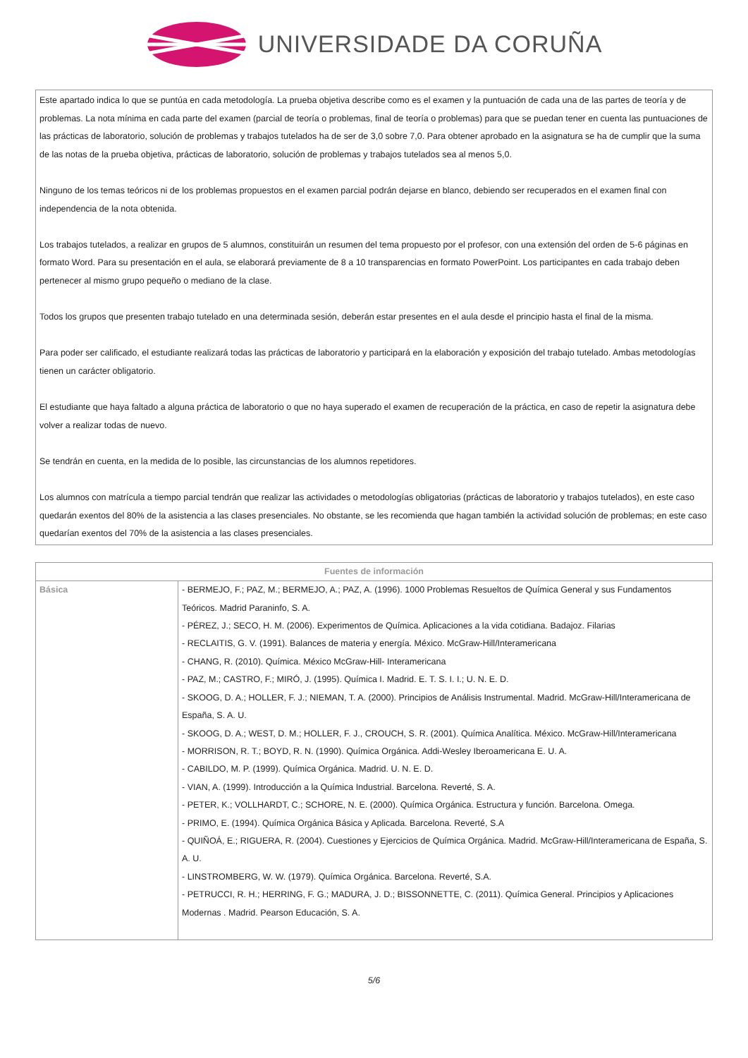UNIVERSIDADE DA CORUÑA
Este apartado indica lo que se puntúa en cada metodología. La prueba objetiva describe como es el examen y la puntuación de cada una de las partes de teoría y de problemas. La nota mínima en cada parte del examen (parcial de teoría o problemas, final de teoría o problemas) para que se puedan tener en cuenta las puntuaciones de las prácticas de laboratorio, solución de problemas y trabajos tutelados ha de ser de 3,0 sobre 7,0. Para obtener aprobado en la asignatura se ha de cumplir que la suma de las notas de la prueba objetiva, prácticas de laboratorio, solución de problemas y trabajos tutelados sea al menos 5,0.
Ninguno de los temas teóricos ni de los problemas propuestos en el examen parcial podrán dejarse en blanco, debiendo ser recuperados en el examen final con independencia de la nota obtenida.
Los trabajos tutelados, a realizar en grupos de 5 alumnos, constituirán un resumen del tema propuesto por el profesor, con una extensión del orden de 5-6 páginas en formato Word. Para su presentación en el aula, se elaborará previamente de 8 a 10 transparencias en formato PowerPoint. Los participantes en cada trabajo deben pertenecer al mismo grupo pequeño o mediano de la clase.
Todos los grupos que presenten trabajo tutelado en una determinada sesión, deberán estar presentes en el aula desde el principio hasta el final de la misma.
Para poder ser calificado, el estudiante realizará todas las prácticas de laboratorio y participará en la elaboración y exposición del trabajo tutelado. Ambas metodologías tienen un carácter obligatorio.
El estudiante que haya faltado a alguna práctica de laboratorio o que no haya superado el examen de recuperación de la práctica, en caso de repetir la asignatura debe volver a realizar todas de nuevo.
Se tendrán en cuenta, en la medida de lo posible, las circunstancias de los alumnos repetidores.
Los alumnos con matrícula a tiempo parcial tendrán que realizar las actividades o metodologías obligatorias (prácticas de laboratorio y trabajos tutelados), en este caso quedarán exentos del 80% de la asistencia a las clases presenciales. No obstante, se les recomienda que hagan también la actividad solución de problemas; en este caso quedarían exentos del 70% de la asistencia a las clases presenciales.
| Fuentes de información | |
| --- | --- |
| Básica | - BERMEJO, F.; PAZ, M.; BERMEJO, A.; PAZ, A. (1996). 1000 Problemas Resueltos de Química General y sus Fundamentos Teóricos. Madrid Paraninfo, S. A. - PÉREZ, J.; SECO, H. M. (2006). Experimentos de Química. Aplicaciones a la vida cotidiana. Badajoz. Filarias - RECLAITIS, G. V. (1991). Balances de materia y energía. México. McGraw-Hill/Interamericana - CHANG, R. (2010). Química. México McGraw-Hill- Interamericana - PAZ, M.; CASTRO, F.; MIRÓ, J. (1995). Química I. Madrid. E. T. S. I. I.; U. N. E. D. - SKOOG, D. A.; HOLLER, F. J.; NIEMAN, T. A. (2000). Principios de Análisis Instrumental. Madrid. McGraw-Hill/Interamericana de España, S. A. U. - SKOOG, D. A.; WEST, D. M.; HOLLER, F. J., CROUCH, S. R. (2001). Química Analítica. México. McGraw-Hill/Interamericana - MORRISON, R. T.; BOYD, R. N. (1990). Química Orgánica. Addi-Wesley Iberoamericana E. U. A. - CABILDO, M. P. (1999). Química Orgánica. Madrid. U. N. E. D. - VIAN, A. (1999). Introducción a la Química Industrial. Barcelona. Reverté, S. A. - PETER, K.; VOLLHARDT, C.; SCHORE, N. E. (2000). Química Orgánica. Estructura y función. Barcelona. Omega. - PRIMO, E. (1994). Química Orgánica Básica y Aplicada. Barcelona. Reverté, S.A - QUIÑOÁ, E.; RIGUERA, R. (2004). Cuestiones y Ejercicios de Química Orgánica. Madrid. McGraw-Hill/Interamericana de España, S. A. U. - LINSTROMBERG, W. W. (1979). Química Orgánica. Barcelona. Reverté, S.A. - PETRUCCI, R. H.; HERRING, F. G.; MADURA, J. D.; BISSONNETTE, C. (2011). Química General. Principios y Aplicaciones Modernas . Madrid. Pearson Educación, S. A. |
5/6